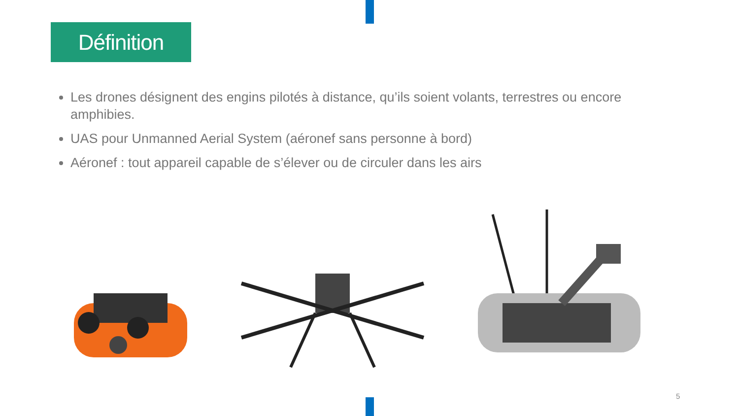Définition
Les drones désignent des engins pilotés à distance, qu’ils soient volants, terrestres ou encore amphibies.
UAS pour Unmanned Aerial System (aéronef sans personne à bord)
Aéronef : tout appareil capable de s’élever ou de circuler dans les airs
5